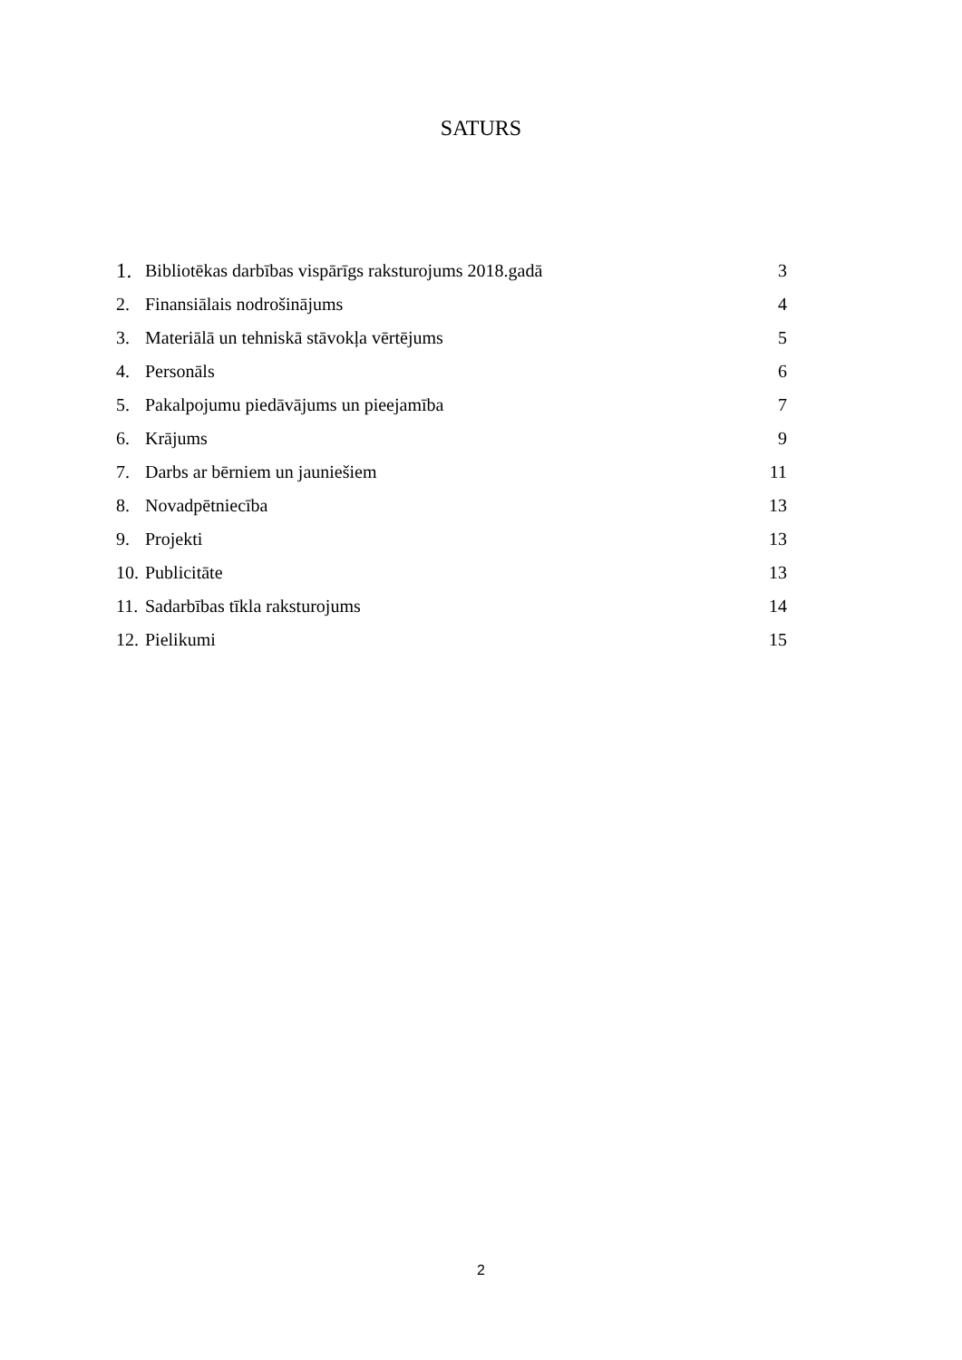SATURS
1. Bibliotēkas darbības vispārīgs raksturojums 2018.gadā 3
2. Finansiālais nodrošinājums 4
3. Materiālā un tehniskā stāvokļa vērtējums 5
4. Personāls 6
5. Pakalpojumu piedāvājums un pieejamība 7
6. Krājums 9
7. Darbs ar bērniem un jauniešiem 11
8. Novadpētniecība 13
9. Projekti 13
10. Publicitāte 13
11. Sadarbības tīkla raksturojums 14
12. Pielikumi 15
2